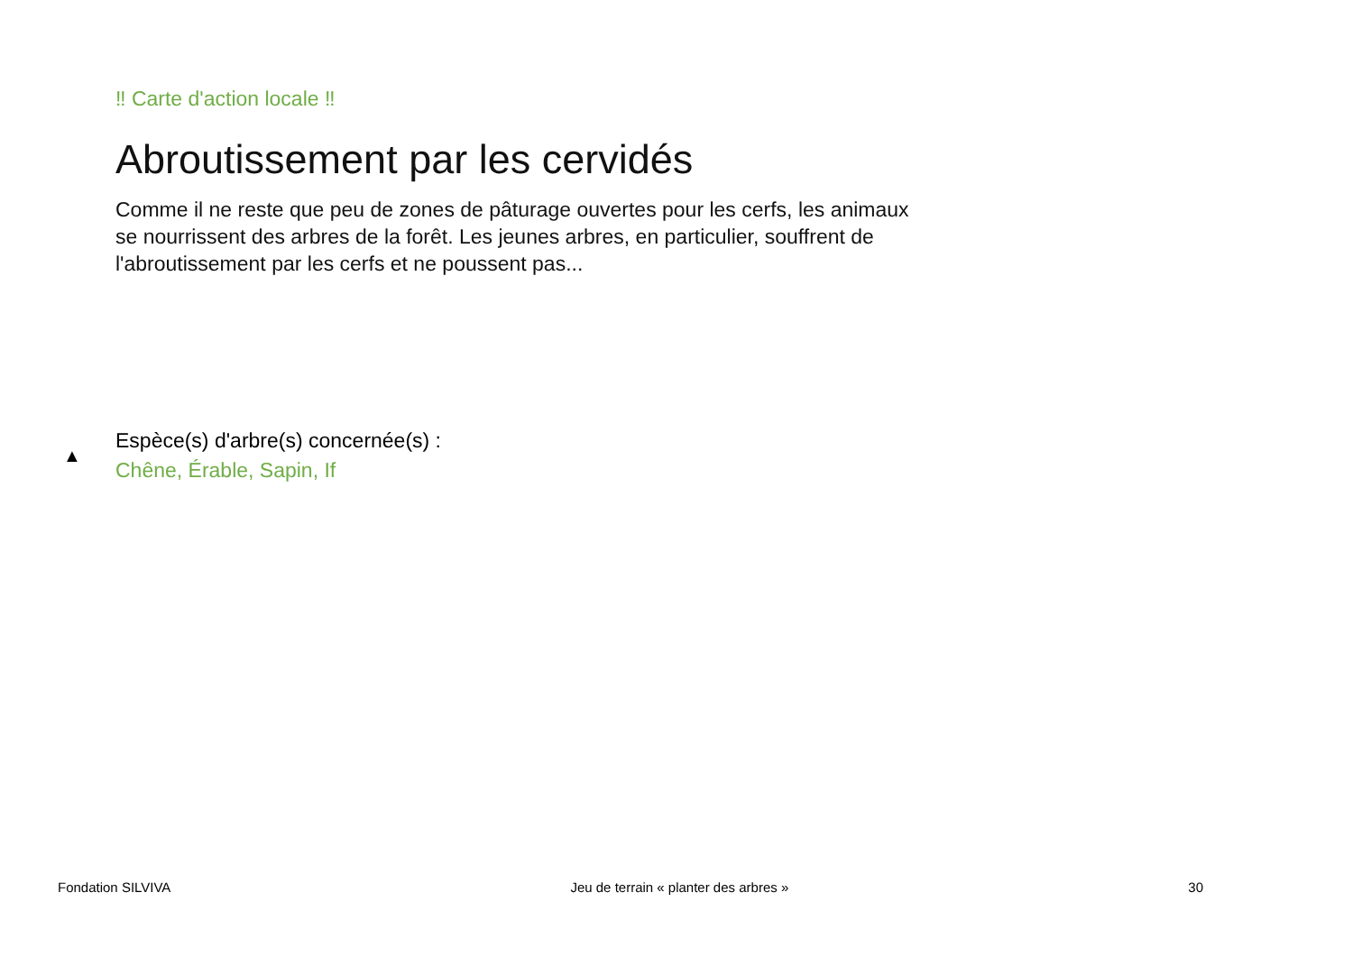‼ Carte d'action locale ‼
Abroutissement par les cervidés
Comme il ne reste que peu de zones de pâturage ouvertes pour les cerfs, les animaux se nourrissent des arbres de la forêt. Les jeunes arbres, en particulier, souffrent de l'abroutissement par les cerfs et ne poussent pas...
▲
Espèce(s) d'arbre(s) concernée(s) :
Chêne, Érable, Sapin, If
Fondation SILVIVA Jeu de terrain « planter des arbres » 30